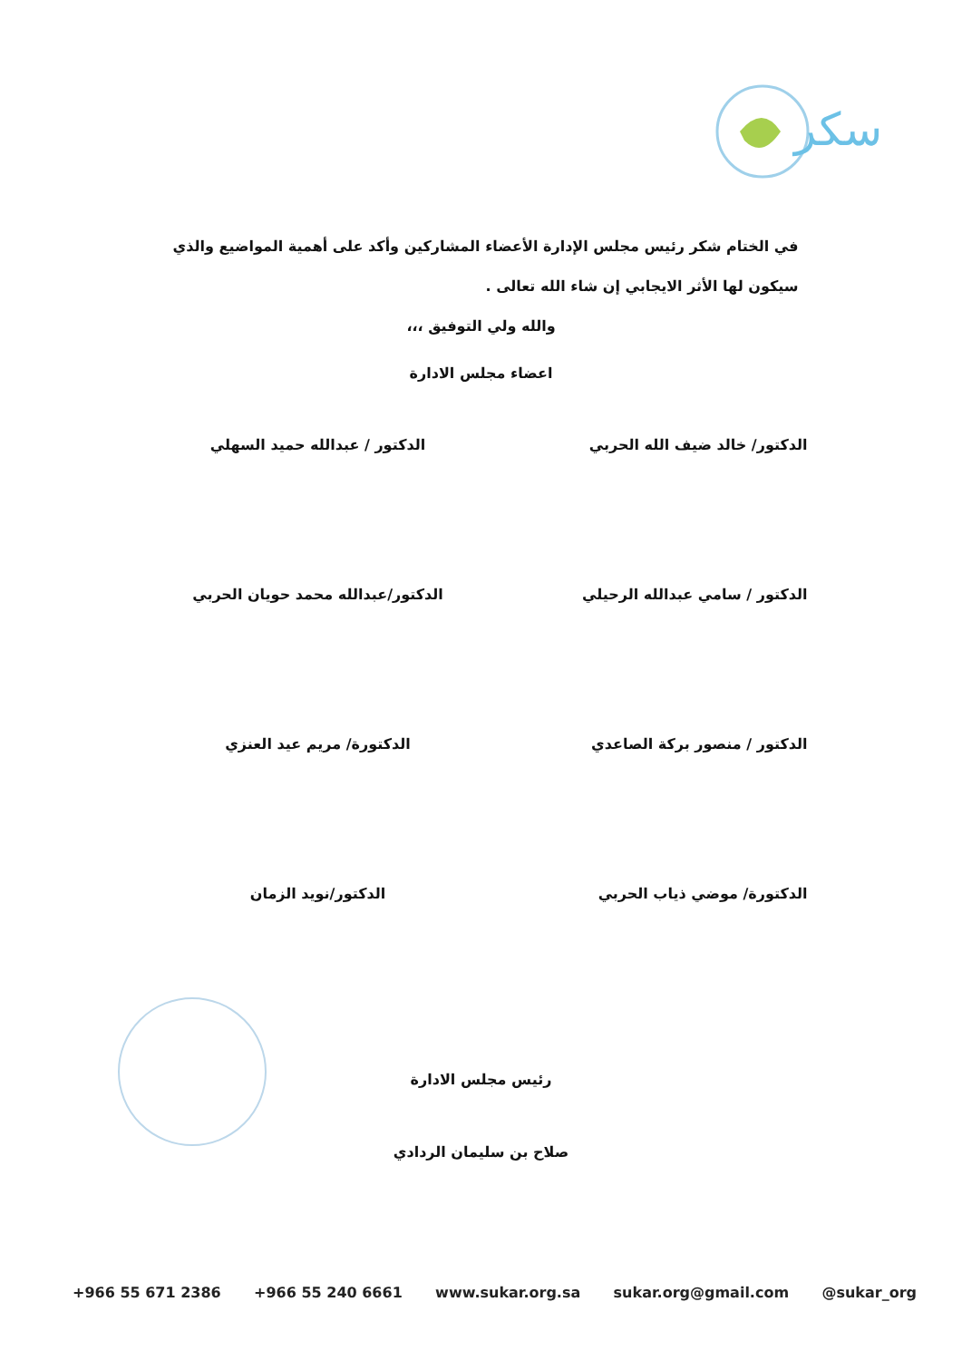سكر
في الختام شكر رئيس مجلس الإدارة الأعضاء المشاركين وأكد على أهمية المواضيع والذي سيكون لها الأثر الايجابي إن شاء الله تعالى .
والله ولي التوفيق ،،،
اعضاء مجلس الادارة
الدكتور/ خالد ضيف الله الحربي
الدكتور / عبدالله حميد السهلي
الدكتور / سامي عبدالله الرحيلي
الدكتور/عبدالله محمد حويان الحربي
الدكتور / منصور بركة الصاعدي
الدكتورة/ مريم عيد العنزي
الدكتورة/ موضي ذياب الحربي
الدكتور/نويد الزمان
رئيس مجلس الادارة
صلاح بن سليمان الردادي
+966 55 671 2386 +966 55 240 6661 www.sukar.org.sa sukar.org@gmail.com @sukar_org